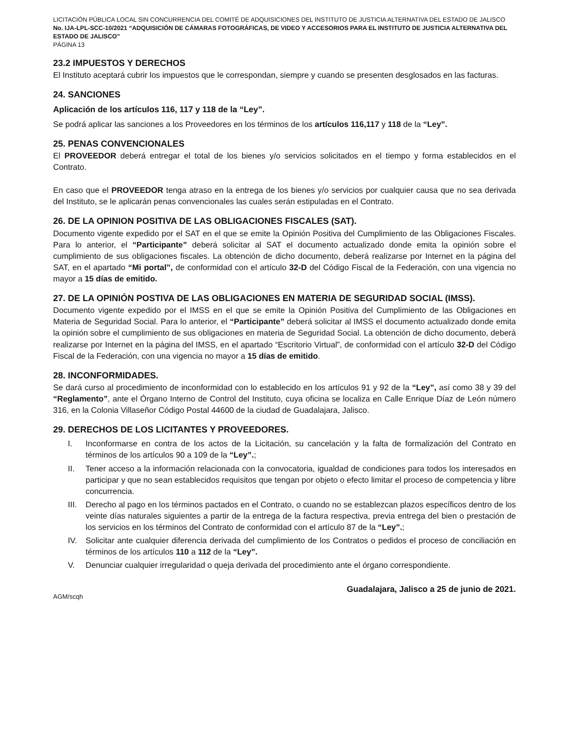LICITACIÓN PÚBLICA LOCAL SIN CONCURRENCIA DEL COMITÉ DE ADQUISICIONES DEL INSTITUTO DE JUSTICIA ALTERNATIVA DEL ESTADO DE JALISCO No. IJA-LPL-SCC-10/2021 “ADQUISICIÓN DE CÁMARAS FOTOGRÁFICAS, DE VIDEO Y ACCESORIOS PARA EL INSTITUTO DE JUSTICIA ALTERNATIVA DEL ESTADO DE JALISCO”
PÁGINA 13
23.2 IMPUESTOS Y DERECHOS
El Instituto aceptará cubrir los impuestos que le correspondan, siempre y cuando se presenten desglosados en las facturas.
24. SANCIONES
Aplicación de los artículos 116, 117 y 118 de la “Ley”.
Se podrá aplicar las sanciones a los Proveedores en los términos de los artículos 116,117 y 118 de la “Ley”.
25. PENAS CONVENCIONALES
El PROVEEDOR deberá entregar el total de los bienes y/o servicios solicitados en el tiempo y forma establecidos en el Contrato.
En caso que el PROVEEDOR tenga atraso en la entrega de los bienes y/o servicios por cualquier causa que no sea derivada del Instituto, se le aplicarán penas convencionales las cuales serán estipuladas en el Contrato.
26. DE LA OPINION POSITIVA DE LAS OBLIGACIONES FISCALES (SAT).
Documento vigente expedido por el SAT en el que se emite la Opinión Positiva del Cumplimiento de las Obligaciones Fiscales. Para lo anterior, el “Participante” deberá solicitar al SAT el documento actualizado donde emita la opinión sobre el cumplimiento de sus obligaciones fiscales. La obtención de dicho documento, deberá realizarse por Internet en la página del SAT, en el apartado “Mi portal”, de conformidad con el artículo 32-D del Código Fiscal de la Federación, con una vigencia no mayor a 15 días de emitido.
27. DE LA OPINIÓN POSTIVA DE LAS OBLIGACIONES EN MATERIA DE SEGURIDAD SOCIAL (IMSS).
Documento vigente expedido por el IMSS en el que se emite la Opinión Positiva del Cumplimiento de las Obligaciones en Materia de Seguridad Social. Para lo anterior, el “Participante” deberá solicitar al IMSS el documento actualizado donde emita la opinión sobre el cumplimiento de sus obligaciones en materia de Seguridad Social. La obtención de dicho documento, deberá realizarse por Internet en la página del IMSS, en el apartado “Escritorio Virtual”, de conformidad con el artículo 32-D del Código Fiscal de la Federación, con una vigencia no mayor a 15 días de emitido.
28. INCONFORMIDADES.
Se dará curso al procedimiento de inconformidad con lo establecido en los artículos 91 y 92 de la “Ley”, así como 38 y 39 del “Reglamento”, ante el Órgano Interno de Control del Instituto, cuya oficina se localiza en Calle Enrique Díaz de León número 316, en la Colonia Villaseñor Código Postal 44600 de la ciudad de Guadalajara, Jalisco.
29. DERECHOS DE LOS LICITANTES Y PROVEEDORES.
I. Inconformarse en contra de los actos de la Licitación, su cancelación y la falta de formalización del Contrato en términos de los artículos 90 a 109 de la “Ley”.;
II. Tener acceso a la información relacionada con la convocatoria, igualdad de condiciones para todos los interesados en participar y que no sean establecidos requisitos que tengan por objeto o efecto limitar el proceso de competencia y libre concurrencia.
III. Derecho al pago en los términos pactados en el Contrato, o cuando no se establezcan plazos específicos dentro de los veinte días naturales siguientes a partir de la entrega de la factura respectiva, previa entrega del bien o prestación de los servicios en los términos del Contrato de conformidad con el artículo 87 de la “Ley”.;
IV. Solicitar ante cualquier diferencia derivada del cumplimiento de los Contratos o pedidos el proceso de conciliación en términos de los artículos 110 a 112 de la “Ley”.
V. Denunciar cualquier irregularidad o queja derivada del procedimiento ante el órgano correspondiente.
AGM/scqh
Guadalajara, Jalisco a 25 de junio de 2021.